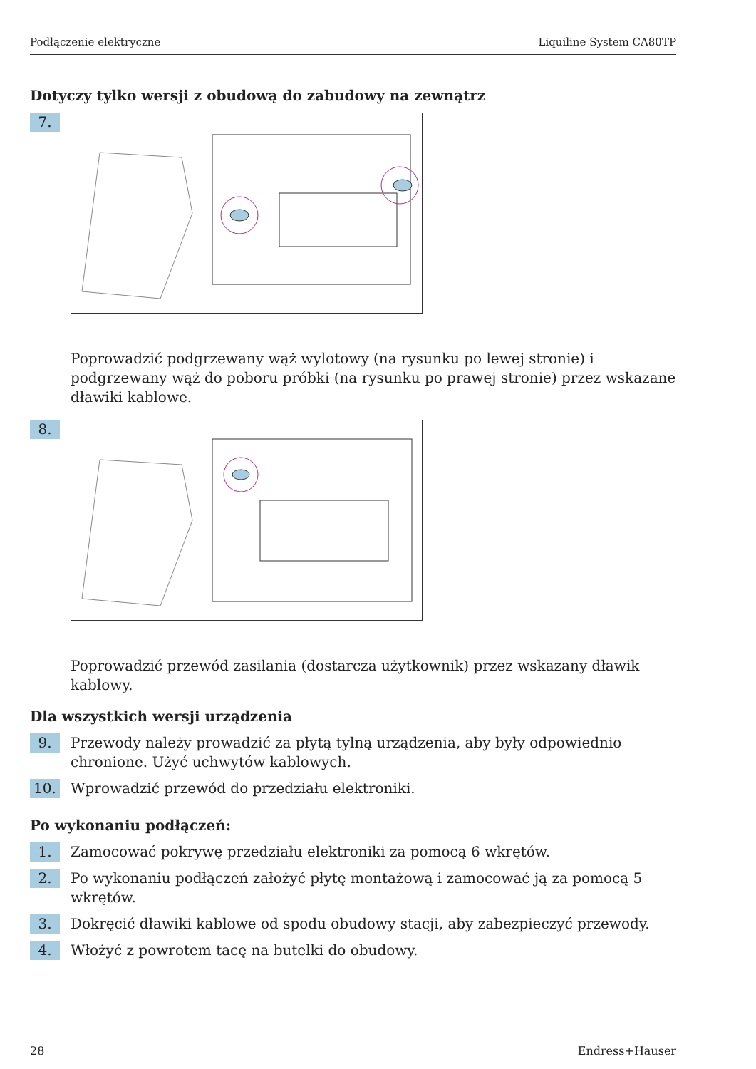Podłączenie elektryczne Liquiline System CA80TP
Dotyczy tylko wersji z obudową do zabudowy na zewnątrz
7.
Poprowadzić podgrzewany wąż wylotowy (na rysunku po lewej stronie) i podgrzewany wąż do poboru próbki (na rysunku po prawej stronie) przez wskazane dławiki kablowe.
8.
Poprowadzić przewód zasilania (dostarcza użytkownik) przez wskazany dławik kablowy.
Dla wszystkich wersji urządzenia
9.
Przewody należy prowadzić za płytą tylną urządzenia, aby były odpowiednio chronione. Użyć uchwytów kablowych.
10.
Wprowadzić przewód do przedziału elektroniki.
Po wykonaniu podłączeń:
1.
Zamocować pokrywę przedziału elektroniki za pomocą 6 wkrętów.
2.
Po wykonaniu podłączeń założyć płytę montażową i zamocować ją za pomocą 5 wkrętów.
3.
Dokręcić dławiki kablowe od spodu obudowy stacji, aby zabezpieczyć przewody.
4.
Włożyć z powrotem tacę na butelki do obudowy.
28 Endress+Hauser